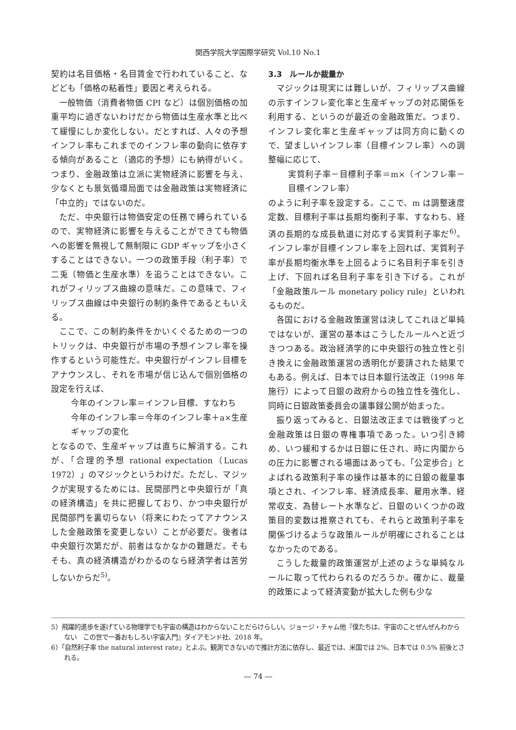関西学院大学国際学研究 Vol.10 No.1
契約は名目価格・名目賃金で行われていること、などども「価格の粘着性」要因と考えられる。
一般物価（消費者物価 CPI など）は個別価格の加重平均に過ぎないわけだから物価は生産水準と比べて緩慢にしか変化しない。だとすれば、人々の予想インフレ率もこれまでのインフレ率の動向に依存する傾向があること（適応的予想）にも納得がいく。つまり、金融政策は立派に実物経済に影響を与え、少なくとも景気循環局面では金融政策は実物経済に「中立的」ではないのだ。
ただ、中央銀行は物価安定の任務で縛られているので、実物経済に影響を与えることができても物価への影響を無視して無制限に GDP ギャップを小さくすることはできない。一つの政策手段（利子率）で二兎（物価と生産水準）を追うことはできない。これがフィリップス曲線の意味だ。この意味で、フィリップス曲線は中央銀行の制約条件であるともいえる。
ここで、この制約条件をかいくぐるための一つのトリックは、中央銀行が市場の予想インフレ率を操作するという可能性だ。中央銀行がインフレ目標をアナウンスし、それを市場が信じ込んで個別価格の設定を行えば、
今年のインフレ率＝インフレ目標、すなわち
今年のインフレ率＝今年のインフレ率＋a×生産ギャップの変化
となるので、生産ギャップは直ちに解消する。これが、「合理的予想 rational expectation（Lucas 1972）」のマジックというわけだ。ただし、マジックが実現するためには、民間部門と中央銀行が「真の経済構造」を共に把握しており、かつ中央銀行が民間部門を裏切らない（将来にわたってアナウンスした金融政策を変更しない）ことが必要だ。後者は中央銀行次第だが、前者はなかなかの難題だ。そもそも、真の経済構造がわかるのなら経済学者は苦労しないからだ<sup>5)</sup>。
3.3　ルールか裁量か
マジックは現実には難しいが、フィリップス曲線の示すインフレ変化率と生産ギャップの対応関係を利用する、というのが最近の金融政策だ。つまり、インフレ変化率と生産ギャップは同方向に動くので、望ましいインフレ率（目標インフレ率）への調整幅に応じて、
実質利子率－目標利子率＝m×（インフレ率－目標インフレ率）
のように利子率を設定する。ここで、m は調整速度定数、目標利子率は長期均衡利子率、すなわち、経済の長期的な成長軌道に対応する実質利子率だ<sup>6)</sup>。インフレ率が目標インフレ率を上回れば、実質利子率が長期均衡水準を上回るように名目利子率を引き上げ、下回れば名目利子率を引き下げる。これが「金融政策ルール monetary policy rule」といわれるものだ。
各国における金融政策運営は決してこれほど単純ではないが、運営の基本はこうしたルールへと近づきつつある。政治経済学的に中央銀行の独立性と引き換えに金融政策運営の透明化が要請された結果でもある。例えば、日本では日本銀行法改正（1998 年施行）によって日銀の政府からの独立性を強化し、同時に日銀政策委員会の議事録公開が始まった。
振り返ってみると、日銀法改正までは戦後ずっと金融政策は日銀の専権事項であった。いつ引き締め、いつ緩和するかは日銀に任され、時に内閣からの圧力に影響される場面はあっても、「公定歩合」とよばれる政策利子率の操作は基本的に日銀の裁量事項とされ、インフレ率、経済成長率、雇用水準、経常収支、為替レート水準など、日銀のいくつかの政策目的変数は推察されても、それらと政策利子率を関係づけるような政策ルールが明確にされることはなかったのである。
こうした裁量的政策運営が上述のような単純なルールに取って代わられるのだろうか。確かに、裁量的政策によって経済変動が拡大した例も少な
5）飛躍的進歩を遂げている物理学でも宇宙の構造はわからないことだらけらしい。ジョージ・チャム他『僕たちは、宇宙のことぜんぜんわからない　この世で一番おもしろい宇宙入門』ダイアモンド社、2018 年。
6）「自然利子率 the natural interest rate」とよぶ。観測できないので推計方法に依存し、最近では、米国では 2%、日本では 0.5% 前後とされる。
― 74 ―